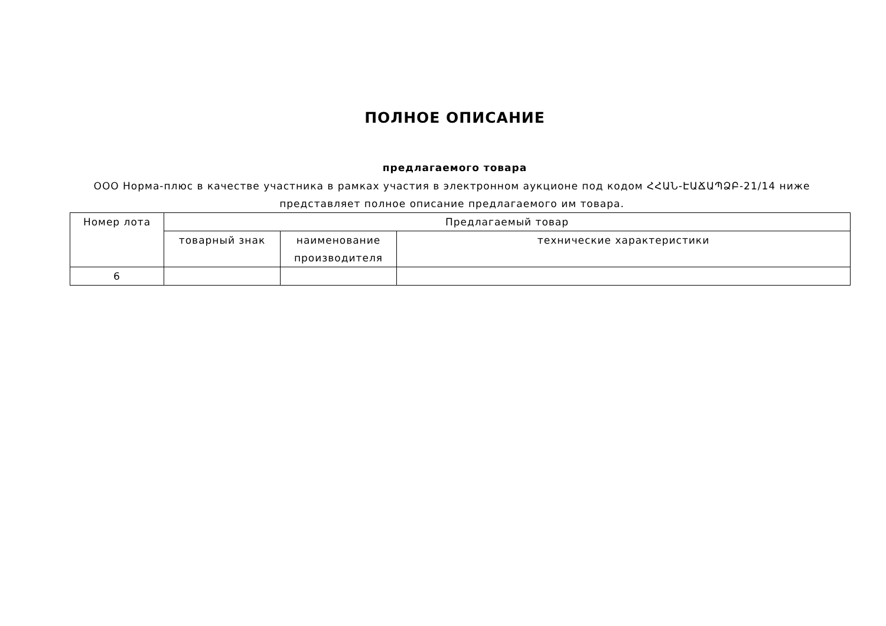ПОЛНОЕ ОПИСАНИЕ
предлагаемого товара
ООО Норма-плюс в качестве участника в рамках участия в электронном аукционе под кодом ՀՀԱՆ-ԷԱՃԱՊՁԲ-21/14 ниже представляет полное описание предлагаемого им товара.
| Номер лота | Предлагаемый товар | | |
| --- | --- | --- | --- |
| | товарный знак | наименование производителя | технические характеристики |
| 6 | | | |